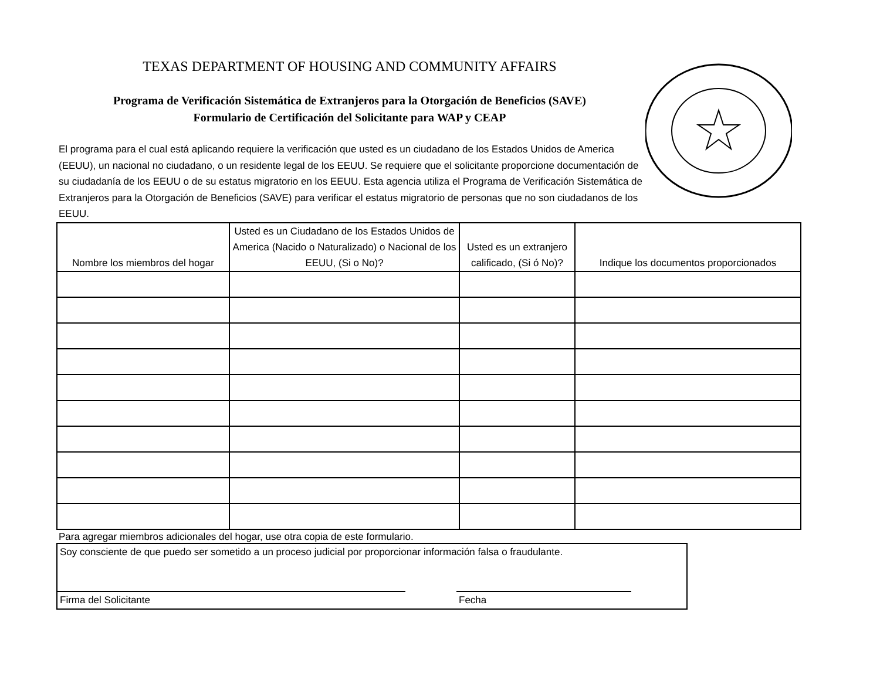TEXAS DEPARTMENT OF HOUSING AND COMMUNITY AFFAIRS
Programa de Verificación Sistemática de Extranjeros para la Otorgación de Beneficios (SAVE)
Formulario de Certificación del Solicitante para WAP y CEAP
El programa para el cual está aplicando requiere la verificación que usted es un ciudadano de los Estados Unidos de America (EEUU), un nacional no ciudadano, o un residente legal de los EEUU. Se requiere que el solicitante proporcione documentación de su ciudadanía de los EEUU o de su estatus migratorio en los EEUU. Esta agencia utiliza el Programa de Verificación Sistemática de Extranjeros para la Otorgación de Beneficios (SAVE) para verificar el estatus migratorio de personas que no son ciudadanos de los EEUU.
| Nombre los miembros del hogar | Usted es un Ciudadano de los Estados Unidos de America (Nacido o Naturalizado) o Nacional de los EEUU, (Si o No)? | Usted es un extranjero calificado, (Si ó No)? | Indique los documentos proporcionados |
| --- | --- | --- | --- |
Para agregar miembros adicionales del hogar, use otra copia de este formulario.
Soy consciente de que puedo ser sometido a un proceso judicial por proporcionar información falsa o fraudulante.
Firma del Solicitante Fecha